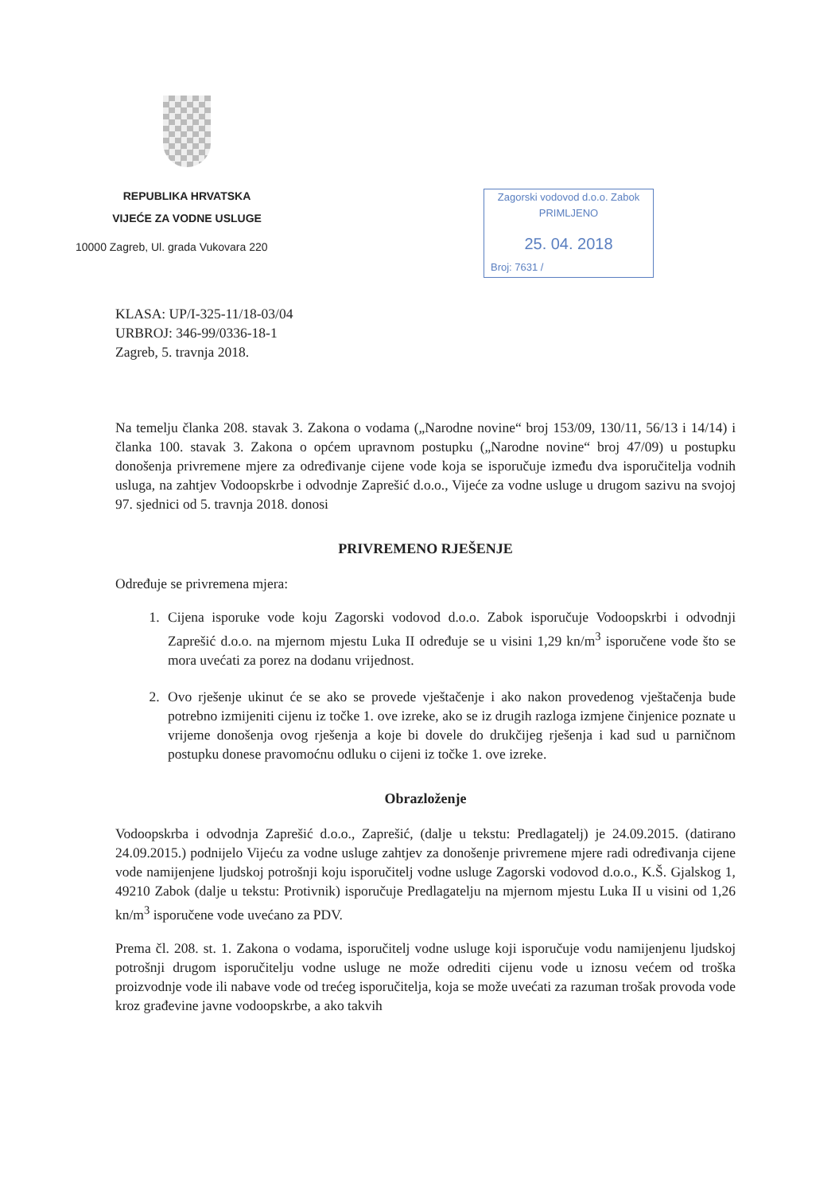REPUBLIKA HRVATSKA
VIJEĆE ZA VODNE USLUGE
10000 Zagreb, Ul. grada Vukovara 220
Zagorski vodovod d.o.o. Zabok
PRIMLJENO
25. 04. 2018
Broj: 7631 /
KLASA: UP/I-325-11/18-03/04
URBROJ: 346-99/0336-18-1
Zagreb, 5. travnja 2018.
Na temelju članka 208. stavak 3. Zakona o vodama („Narodne novine“ broj 153/09, 130/11, 56/13 i 14/14) i članka 100. stavak 3. Zakona o općem upravnom postupku („Narodne novine“ broj 47/09) u postupku donošenja privremene mjere za određivanje cijene vode koja se isporučuje između dva isporučitelja vodnih usluga, na zahtjev Vodoopskrbe i odvodnje Zaprešić d.o.o., Vijeće za vodne usluge u drugom sazivu na svojoj 97. sjednici od 5. travnja 2018. donosi
PRIVREMENO RJEŠENJE
Određuje se privremena mjera:
1. Cijena isporuke vode koju Zagorski vodovod d.o.o. Zabok isporučuje Vodoopskrbi i odvodnji Zaprešić d.o.o. na mjernom mjestu Luka II određuje se u visini 1,29 kn/m<sup>3</sup> isporučene vode što se mora uvećati za porez na dodanu vrijednost.
2. Ovo rješenje ukinut će se ako se provede vještačenje i ako nakon provedenog vještačenja bude potrebno izmijeniti cijenu iz točke 1. ove izreke, ako se iz drugih razloga izmjene činjenice poznate u vrijeme donošenja ovog rješenja a koje bi dovele do drukčijeg rješenja i kad sud u parničnom postupku donese pravomoćnu odluku o cijeni iz točke 1. ove izreke.
Obrazloženje
Vodoopskrba i odvodnja Zaprešić d.o.o., Zaprešić, (dalje u tekstu: Predlagatelj) je 24.09.2015. (datirano 24.09.2015.) podnijelo Vijeću za vodne usluge zahtjev za donošenje privremene mjere radi određivanja cijene vode namijenjene ljudskoj potrošnji koju isporučitelj vodne usluge Zagorski vodovod d.o.o., K.Š. Gjalskog 1, 49210 Zabok (dalje u tekstu: Protivnik) isporučuje Predlagatelju na mjernom mjestu Luka II u visini od 1,26 kn/m<sup>3</sup> isporučene vode uvećano za PDV.
Prema čl. 208. st. 1. Zakona o vodama, isporučitelj vodne usluge koji isporučuje vodu namijenjenu ljudskoj potrošnji drugom isporučitelju vodne usluge ne može odrediti cijenu vode u iznosu većem od troška proizvodnje vode ili nabave vode od trećeg isporučitelja, koja se može uvećati za razuman trošak provoda vode kroz građevine javne vodoopskrbe, a ako takvih